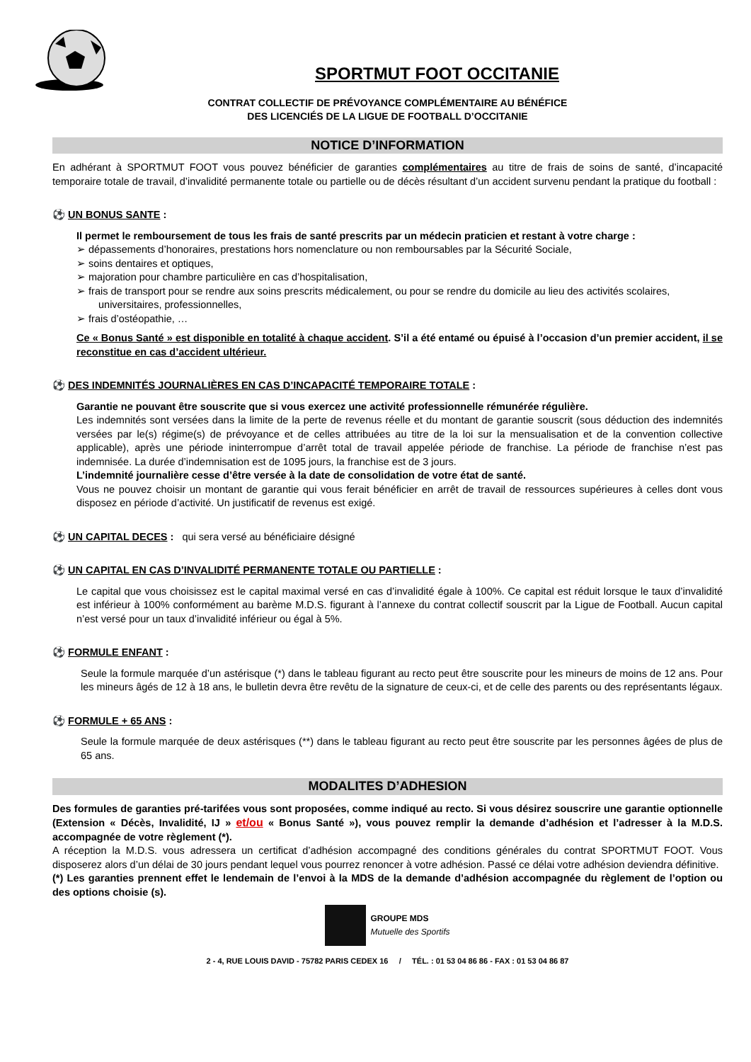SPORTMUT FOOT OCCITANIE
CONTRAT COLLECTIF DE PRÉVOYANCE COMPLÉMENTAIRE AU BÉNÉFICE
DES LICENCIÉS DE LA LIGUE DE FOOTBALL D’OCCITANIE
NOTICE D’INFORMATION
En adhérant à SPORTMUT FOOT vous pouvez bénéficier de garanties complémentaires au titre de frais de soins de santé, d’incapacité temporaire totale de travail, d’invalidité permanente totale ou partielle ou de décès résultant d’un accident survenu pendant la pratique du football :
⚽ UN BONUS SANTE :
Il permet le remboursement de tous les frais de santé prescrits par un médecin praticien et restant à votre charge :
➢ dépassements d’honoraires, prestations hors nomenclature ou non remboursables par la Sécurité Sociale,
➢ soins dentaires et optiques,
➢ majoration pour chambre particulière en cas d’hospitalisation,
➢ frais de transport pour se rendre aux soins prescrits médicalement, ou pour se rendre du domicile au lieu des activités scolaires, universitaires, professionnelles,
➢ frais d’ostéopathie, …
Ce « Bonus Santé » est disponible en totalité à chaque accident. S’il a été entamé ou épuisé à l’occasion d’un premier accident, il se reconstitue en cas d’accident ultérieur.
⚽ DES INDEMNITÉS JOURNALIÈRES EN CAS D’INCAPACITÉ TEMPORAIRE TOTALE :
Garantie ne pouvant être souscrite que si vous exercez une activité professionnelle rémunérée régulière.
Les indemnités sont versées dans la limite de la perte de revenus réelle et du montant de garantie souscrit (sous déduction des indemnités versées par le(s) régime(s) de prévoyance et de celles attribuées au titre de la loi sur la mensualisation et de la convention collective applicable), après une période ininterrompue d’arrêt total de travail appelée période de franchise. La période de franchise n’est pas indemnisée. La durée d’indemnisation est de 1095 jours, la franchise est de 3 jours.
L’indemnité journalière cesse d’être versée à la date de consolidation de votre état de santé.
Vous ne pouvez choisir un montant de garantie qui vous ferait bénéficier en arrêt de travail de ressources supérieures à celles dont vous disposez en période d’activité. Un justificatif de revenus est exigé.
⚽ UN CAPITAL DECES : qui sera versé au bénéficiaire désigné
⚽ UN CAPITAL EN CAS D’INVALIDITÉ PERMANENTE TOTALE OU PARTIELLE :
Le capital que vous choisissez est le capital maximal versé en cas d’invalidité égale à 100%. Ce capital est réduit lorsque le taux d’invalidité est inférieur à 100% conformément au barème M.D.S. figurant à l’annexe du contrat collectif souscrit par la Ligue de Football. Aucun capital n’est versé pour un taux d’invalidité inférieur ou égal à 5%.
⚽ FORMULE ENFANT :
Seule la formule marquée d’un astérisque (*) dans le tableau figurant au recto peut être souscrite pour les mineurs de moins de 12 ans. Pour les mineurs âgés de 12 à 18 ans, le bulletin devra être revêtu de la signature de ceux-ci, et de celle des parents ou des représentants légaux.
⚽ FORMULE + 65 ANS :
Seule la formule marquée de deux astérisques (**) dans le tableau figurant au recto peut être souscrite par les personnes âgées de plus de 65 ans.
MODALITES D’ADHESION
Des formules de garanties pré-tarifées vous sont proposées, comme indiqué au recto. Si vous désirez souscrire une garantie optionnelle (Extension « Décès, Invalidité, IJ » et/ou « Bonus Santé »), vous pouvez remplir la demande d’adhésion et l’adresser à la M.D.S. accompagnée de votre règlement (*).
A réception la M.D.S. vous adressera un certificat d’adhésion accompagné des conditions générales du contrat SPORTMUT FOOT. Vous disposerez alors d’un délai de 30 jours pendant lequel vous pourrez renoncer à votre adhésion. Passé ce délai votre adhésion deviendra définitive.
(*) Les garanties prennent effet le lendemain de l’envoi à la MDS de la demande d’adhésion accompagnée du règlement de l’option ou des options choisie (s).
GROUPE MDS
Mutuelle des Sportifs
2 - 4, RUE LOUIS DAVID - 75782 PARIS CEDEX 16 / TÉL. : 01 53 04 86 86 - FAX : 01 53 04 86 87